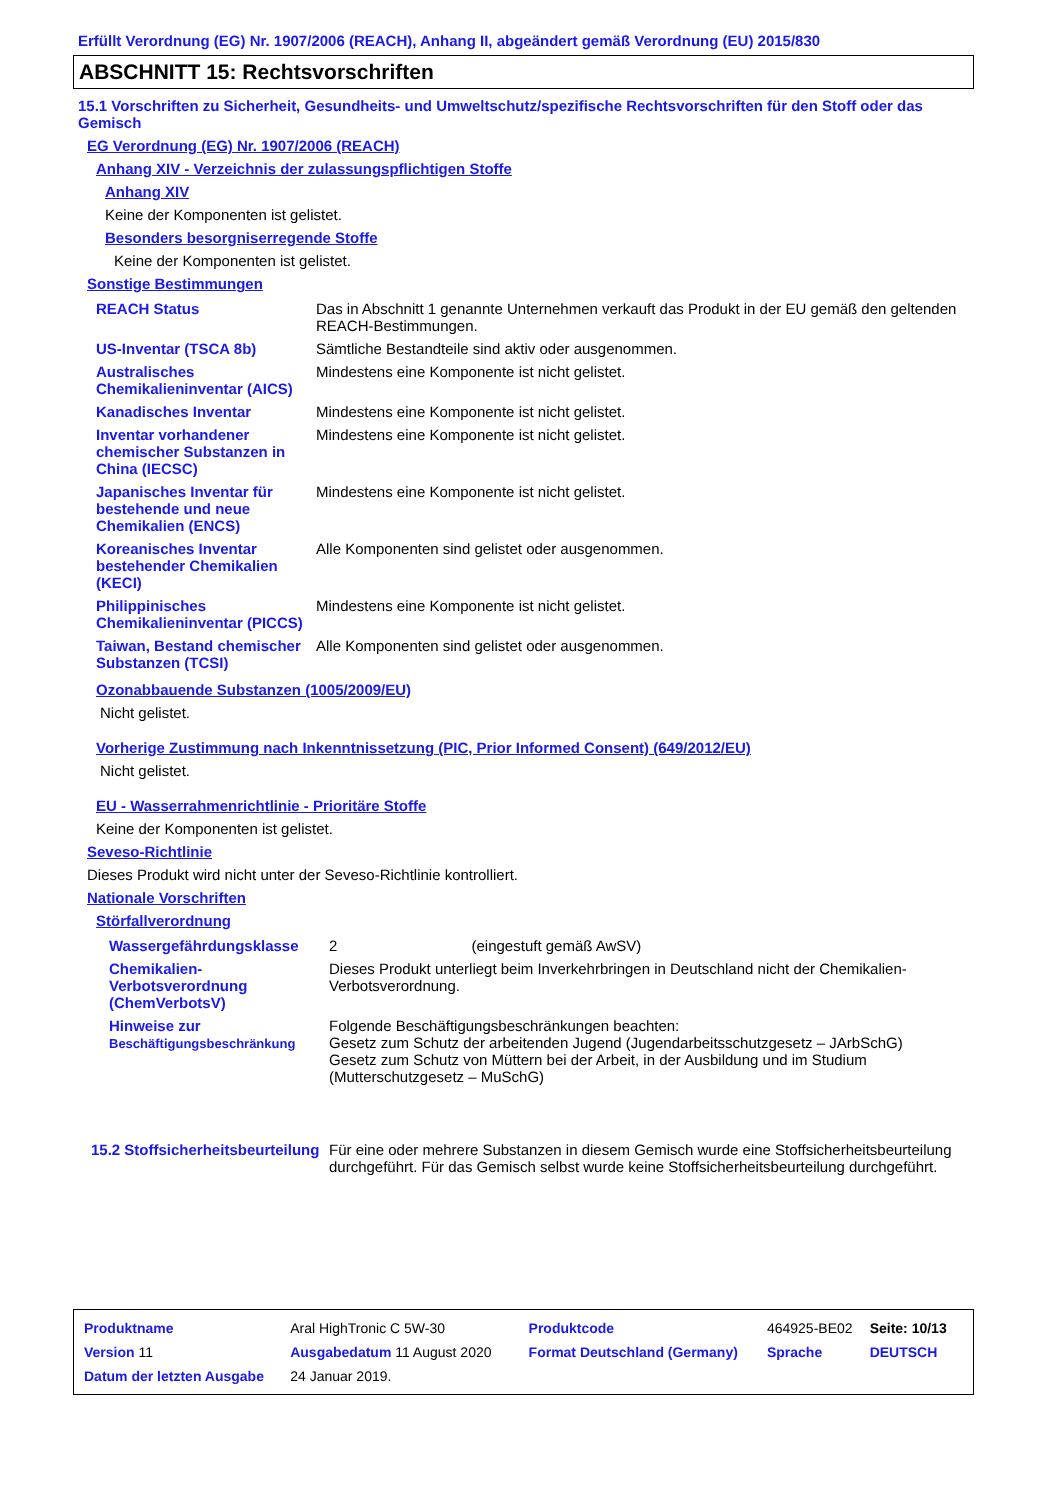Erfüllt Verordnung (EG) Nr. 1907/2006 (REACH), Anhang II, abgeändert gemäß Verordnung (EU) 2015/830
ABSCHNITT 15: Rechtsvorschriften
15.1 Vorschriften zu Sicherheit, Gesundheits- und Umweltschutz/spezifische Rechtsvorschriften für den Stoff oder das Gemisch
EG Verordnung (EG) Nr. 1907/2006 (REACH)
Anhang XIV - Verzeichnis der zulassungspflichtigen Stoffe
Anhang XIV
Keine der Komponenten ist gelistet.
Besonders besorgniserregende Stoffe
Keine der Komponenten ist gelistet.
Sonstige Bestimmungen
| REACH Status | Das in Abschnitt 1 genannte Unternehmen verkauft das Produkt in der EU gemäß den geltenden REACH-Bestimmungen. |
| US-Inventar (TSCA 8b) | Sämtliche Bestandteile sind aktiv oder ausgenommen. |
| Australisches Chemikalieninventar (AICS) | Mindestens eine Komponente ist nicht gelistet. |
| Kanadisches Inventar | Mindestens eine Komponente ist nicht gelistet. |
| Inventar vorhandener chemischer Substanzen in China (IECSC) | Mindestens eine Komponente ist nicht gelistet. |
| Japanisches Inventar für bestehende und neue Chemikalien (ENCS) | Mindestens eine Komponente ist nicht gelistet. |
| Koreanisches Inventar bestehender Chemikalien (KECI) | Alle Komponenten sind gelistet oder ausgenommen. |
| Philippinisches Chemikalieninventar (PICCS) | Mindestens eine Komponente ist nicht gelistet. |
| Taiwan, Bestand chemischer Substanzen (TCSI) | Alle Komponenten sind gelistet oder ausgenommen. |
Ozonabbauende Substanzen (1005/2009/EU)
Nicht gelistet.
Vorherige Zustimmung nach Inkenntnissetzung (PIC, Prior Informed Consent) (649/2012/EU)
Nicht gelistet.
EU - Wasserrahmenrichtlinie - Prioritäre Stoffe
Keine der Komponenten ist gelistet.
Seveso-Richtlinie
Dieses Produkt wird nicht unter der Seveso-Richtlinie kontrolliert.
Nationale Vorschriften
Störfallverordnung
| Wassergefährdungsklasse | 2 (eingestuft gemäß AwSV) |
| Chemikalien-Verbotsverordnung (ChemVerbotsV) | Dieses Produkt unterliegt beim Inverkehrbringen in Deutschland nicht der Chemikalien-Verbotsverordnung. |
| Hinweise zur Beschäftigungsbeschränkung | Folgende Beschäftigungsbeschränkungen beachten: Gesetz zum Schutz der arbeitenden Jugend (Jugendarbeitsschutzgesetz – JArbSchG) Gesetz zum Schutz von Müttern bei der Arbeit, in der Ausbildung und im Studium (Mutterschutzgesetz – MuSchG) |
| 15.2 Stoffsicherheitsbeurteilung | Für eine oder mehrere Substanzen in diesem Gemisch wurde eine Stoffsicherheitsbeurteilung durchgeführt. Für das Gemisch selbst wurde keine Stoffsicherheitsbeurteilung durchgeführt. |
| Produktname | Aral HighTronic C 5W-30 | | Produktcode | 464925-BE02 | Seite: 10/13 |
| Version 11 | Ausgabedatum 11 August 2020 | | Format Deutschland (Germany) | Sprache | DEUTSCH |
| Datum der letzten Ausgabe | 24 Januar 2019. | | | | |